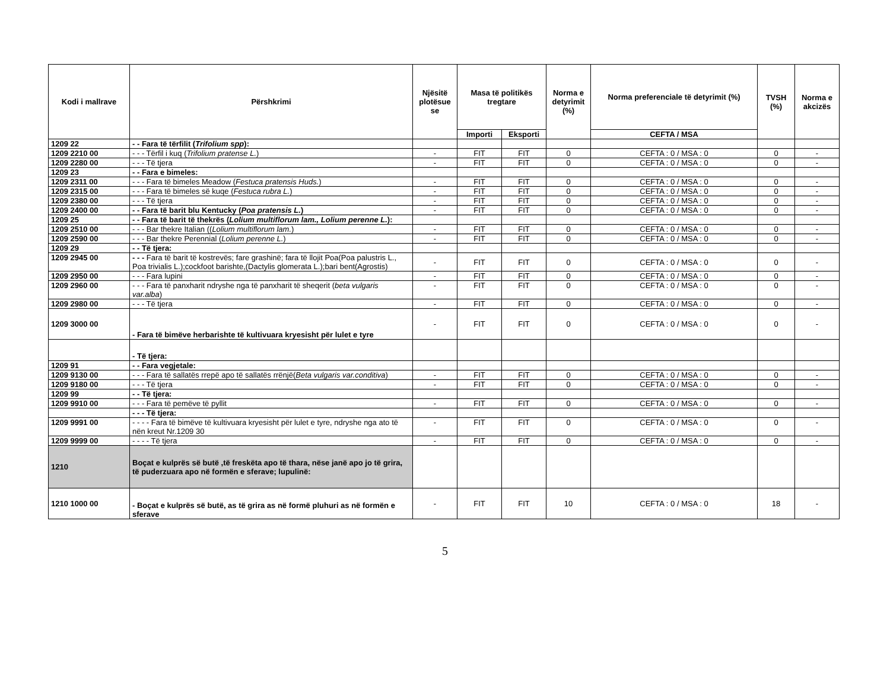| Kodi i mallrave | Përshkrimi | Njësitë plotësue se | Masa të politikës tregtare | | Norma e detyrimit (%) | Norma preferenciale të detyrimit (%) | TVSH (%) | Norma e akcizës |
| --- | --- | --- | --- | --- | --- | --- | --- | --- |
| | | | Importi | Eksporti | | CEFTA / MSA | | |
| 1209 22 | - - Fara të tërfilit ( Trifolium spp ): | | | | | | | |
| 1209 2210 00 | - - - Tërfil i kuq ( Trifolium pratense L. ) | - | FIT | FIT | 0 | CEFTA : 0 / MSA : 0 | 0 | - |
| 1209 2280 00 | - - - Të tjera | - | FIT | FIT | 0 | CEFTA : 0 / MSA : 0 | 0 | - |
| 1209 23 | - - Fara e bimeles: | | | | | | | |
| 1209 2311 00 | - - - Fara të bimeles Meadow ( Festuca pratensis Huds. ) | - | FIT | FIT | 0 | CEFTA : 0 / MSA : 0 | 0 | - |
| 1209 2315 00 | - - - Fara të bimeles së kuqe ( Festuca rubra L. ) | - | FIT | FIT | 0 | CEFTA : 0 / MSA : 0 | 0 | - |
| 1209 2380 00 | - - - Të tjera | - | FIT | FIT | 0 | CEFTA : 0 / MSA : 0 | 0 | - |
| 1209 2400 00 | - - Fara të barit blu Kentucky ( Poa pratensis L. ) | - | FIT | FIT | 0 | CEFTA : 0 / MSA : 0 | 0 | - |
| 1209 25 | - - Fara të barit të thekrës ( Lolium multiflorum lam., Lolium perenne L. ): | | | | | | | |
| 1209 2510 00 | - - - Bar thekre Italian (( Lolium multiflorum lam. ) | - | FIT | FIT | 0 | CEFTA : 0 / MSA : 0 | 0 | - |
| 1209 2590 00 | - - - Bar thekre Perennial ( Lolium perenne L. ) | - | FIT | FIT | 0 | CEFTA : 0 / MSA : 0 | 0 | - |
| 1209 29 | - - Të tjera: | | | | | | | |
| 1209 2945 00 | - - - Fara të barit të kostrevës; fare grashinë; fara të llojit Poa(Poa palustris L., Poa trivialis L.);cockfoot barishte,(Dactylis glomerata L.);bari bent(Agrostis) | - | FIT | FIT | 0 | CEFTA : 0 / MSA : 0 | 0 | - |
| 1209 2950 00 | - - - Fara lupini | - | FIT | FIT | 0 | CEFTA : 0 / MSA : 0 | 0 | - |
| 1209 2960 00 | - - - Fara të panxharit ndryshe nga të panxharit të sheqerit ( beta vulgaris var.alba ) | - | FIT | FIT | 0 | CEFTA : 0 / MSA : 0 | 0 | - |
| 1209 2980 00 | - - - Të tjera | - | FIT | FIT | 0 | CEFTA : 0 / MSA : 0 | 0 | - |
| 1209 3000 00 | - Fara të bimëve herbarishte të kultivuara kryesisht për lulet e tyre | - | FIT | FIT | 0 | CEFTA : 0 / MSA : 0 | 0 | - |
| | - Të tjera: | | | | | | | |
| 1209 91 | - - Fara vegjetale: | | | | | | | |
| 1209 9130 00 | - - - Fara të sallatës rrepë apo të sallatës rrënjë( Beta vulgaris var.conditiva ) | - | FIT | FIT | 0 | CEFTA : 0 / MSA : 0 | 0 | - |
| 1209 9180 00 | - - - Të tjera | - | FIT | FIT | 0 | CEFTA : 0 / MSA : 0 | 0 | - |
| 1209 99 | - - Të tjera: | | | | | | | |
| 1209 9910 00 | - - - Fara të pemëve të pyllit | - | FIT | FIT | 0 | CEFTA : 0 / MSA : 0 | 0 | - |
| | - - - Të tjera: | | | | | | | |
| 1209 9991 00 | - - - - Fara të bimëve të kultivuara kryesisht për lulet e tyre, ndryshe nga ato të nën kreut Nr.1209 30 | - | FIT | FIT | 0 | CEFTA : 0 / MSA : 0 | 0 | - |
| 1209 9999 00 | - - - - Të tjera | - | FIT | FIT | 0 | CEFTA : 0 / MSA : 0 | 0 | - |
| 1210 | Boçat e kulprës së butë ,të freskëta apo të thara, nëse janë apo jo të grira, të puderzuara apo në formën e sferave; lupulinë: | | | | | | | |
| 1210 1000 00 | - Boçat e kulprës së butë, as të grira as në formë pluhuri as në formën e sferave | - | FIT | FIT | 10 | CEFTA : 0 / MSA : 0 | 18 | - |
5